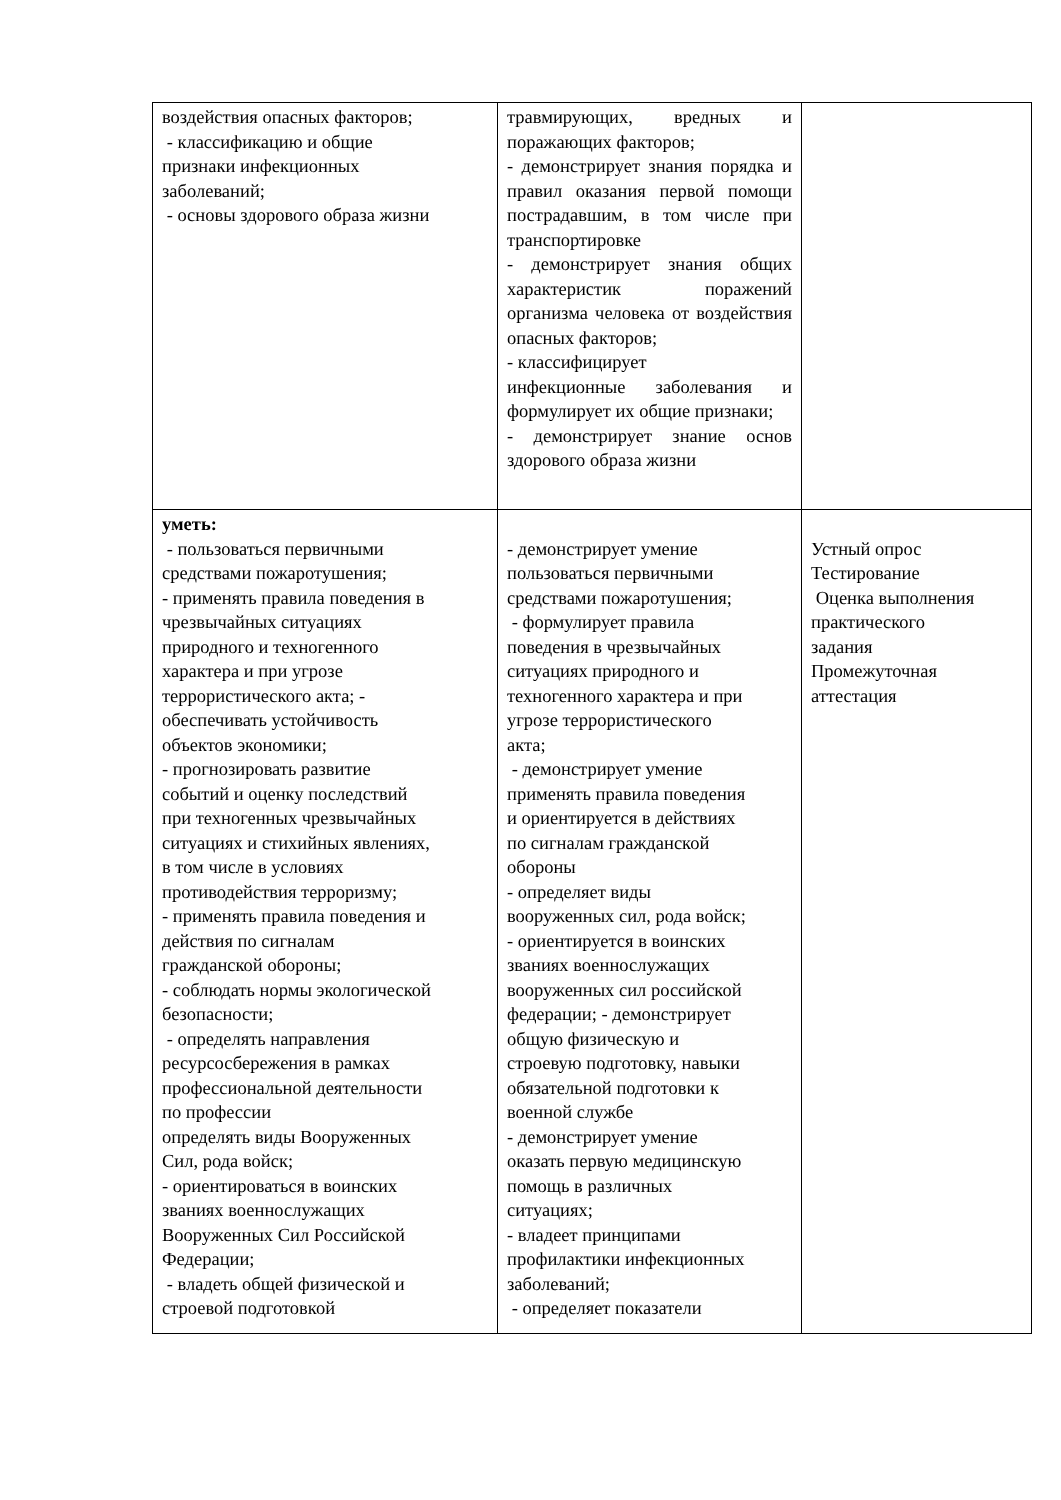| воздействия опасных факторов; - классификацию и общие признаки инфекционных заболеваний; - основы здорового образа жизни | травмирующих, вредных и поражающих факторов; - демонстрирует знания порядка и правил оказания первой помощи пострадавшим, в том числе при транспортировке - демонстрирует знания общих характеристик поражений организма человека от воздействия опасных факторов; - классифицирует инфекционные заболевания и формулирует их общие признаки; - демонстрирует знание основ здорового образа жизни | |
| уметь: - пользоваться первичными средствами пожаротушения; - применять правила поведения в чрезвычайных ситуациях природного и техногенного характера и при угрозе террористического акта; - обеспечивать устойчивость объектов экономики; - прогнозировать развитие событий и оценку последствий при техногенных чрезвычайных ситуациях и стихийных явлениях, в том числе в условиях противодействия терроризму; - применять правила поведения и действия по сигналам гражданской обороны; - соблюдать нормы экологической безопасности; - определять направления ресурсосбережения в рамках профессиональной деятельности по профессии определять виды Вооруженных Сил, рода войск; - ориентироваться в воинских званиях военнослужащих Вооруженных Сил Российской Федерации; - владеть общей физической и строевой подготовкой | - демонстрирует умение пользоваться первичными средствами пожаротушения; - формулирует правила поведения в чрезвычайных ситуациях природного и техногенного характера и при угрозе террористического акта; - демонстрирует умение применять правила поведения и ориентируется в действиях по сигналам гражданской обороны - определяет виды вооруженных сил, рода войск; - ориентируется в воинских званиях военнослужащих вооруженных сил российской федерации; - демонстрирует общую физическую и строевую подготовку, навыки обязательной подготовки к военной службе - демонстрирует умение оказать первую медицинскую помощь в различных ситуациях; - владеет принципами профилактики инфекционных заболеваний; - определяет показатели | Устный опрос Тестирование Оценка выполнения практического задания Промежуточная аттестация |